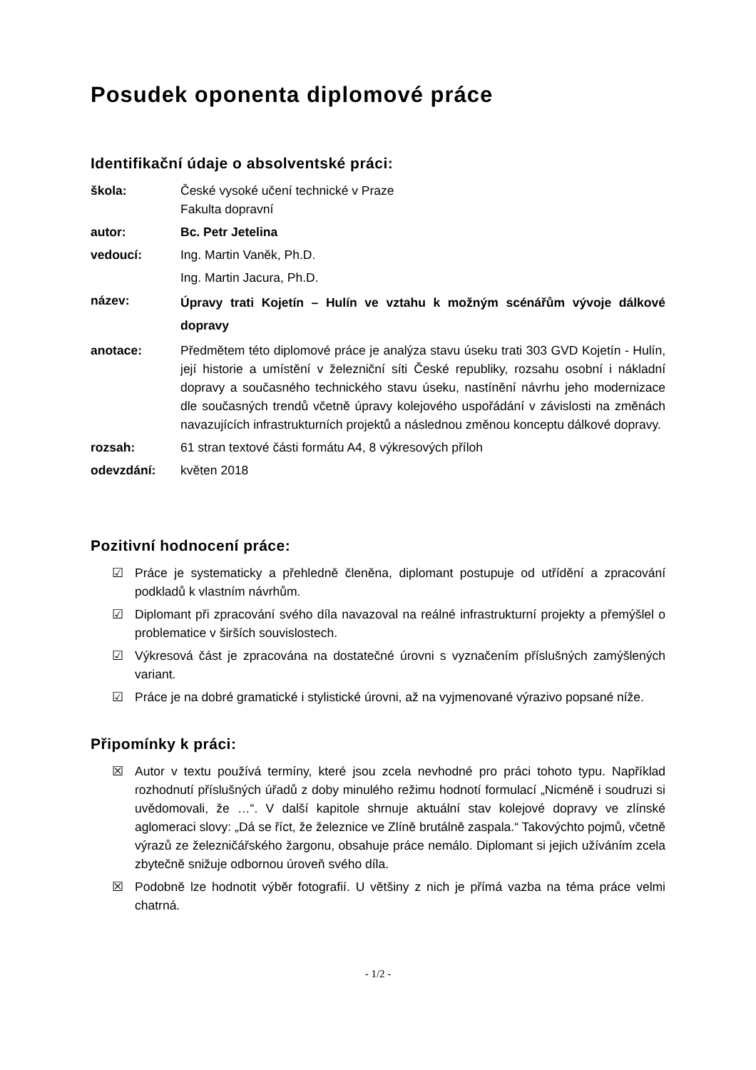Posudek oponenta diplomové práce
Identifikační údaje o absolventské práci:
škola: České vysoké učení technické v Praze
Fakulta dopravní
autor: Bc. Petr Jetelina
vedoucí: Ing. Martin Vaněk, Ph.D.
Ing. Martin Jacura, Ph.D.
název:
Úpravy trati Kojetín – Hulín ve vztahu k možným scénářům vývoje dálkové dopravy
anotace: Předmětem této diplomové práce je analýza stavu úseku trati 303 GVD Kojetín - Hulín, její historie a umístění v železniční síti České republiky, rozsahu osobní i nákladní dopravy a současného technického stavu úseku, nastínění návrhu jeho modernizace dle současných trendů včetně úpravy kolejového uspořádání v závislosti na změnách navazujících infrastrukturních projektů a následnou změnou konceptu dálkové dopravy.
rozsah: 61 stran textové části formátu A4, 8 výkresových příloh
odevzdání: květen 2018
Pozitivní hodnocení práce:
☑ Práce je systematicky a přehledně členěna, diplomant postupuje od utřídění a zpracování podkladů k vlastním návrhům.
☑ Diplomant při zpracování svého díla navazoval na reálné infrastrukturní projekty a přemýšlel o problematice v širších souvislostech.
☑ Výkresová část je zpracována na dostatečné úrovni s vyznačením příslušných zamýšlených variant.
☑ Práce je na dobré gramatické i stylistické úrovni, až na vyjmenované výrazivo popsané níže.
Připomínky k práci:
☒ Autor v textu používá termíny, které jsou zcela nevhodné pro práci tohoto typu. Například rozhodnutí příslušných úřadů z doby minulého režimu hodnotí formulací „Nicméně i soudruzi si uvědomovali, že …“. V další kapitole shrnuje aktuální stav kolejové dopravy ve zlínské aglomeraci slovy: „Dá se říct, že železnice ve Zlíně brutálně zaspala.“ Takovýchto pojmů, včetně výrazů ze železničářského žargonu, obsahuje práce nemálo. Diplomant si jejich užíváním zcela zbytečně snižuje odbornou úroveň svého díla.
☒ Podobně lze hodnotit výběr fotografií. U většiny z nich je přímá vazba na téma práce velmi chatrná.
- 1/2 -